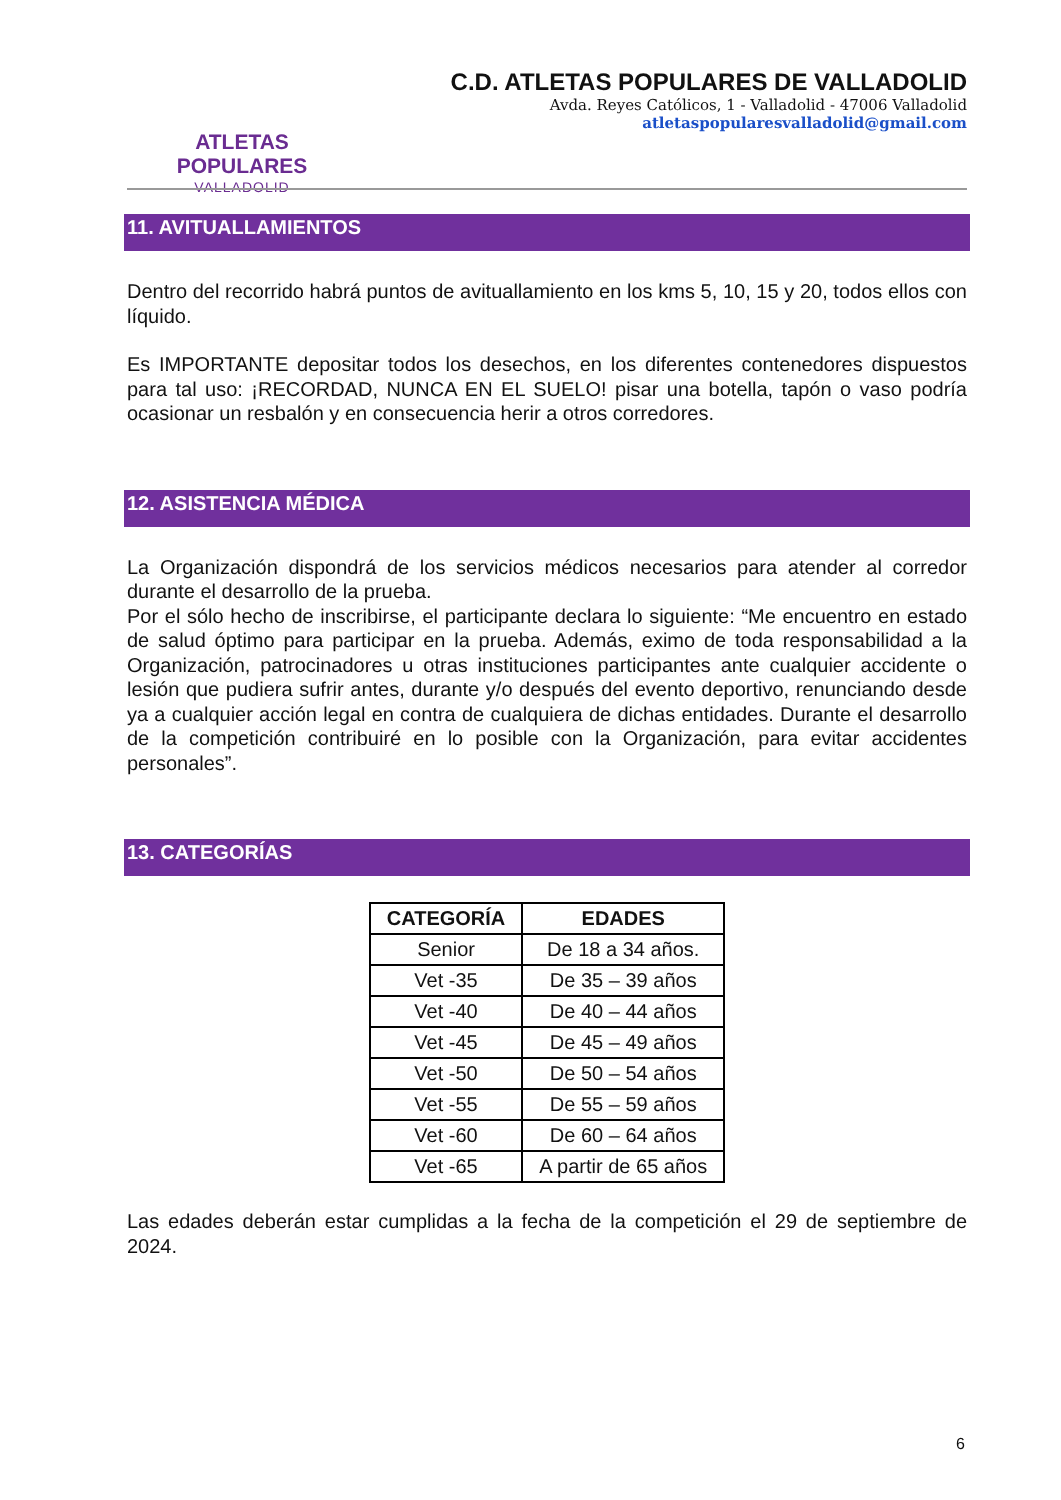ATLETAS POPULARES
VALLADOLID
C.D. ATLETAS POPULARES DE VALLADOLID
Avda. Reyes Católicos, 1 - Valladolid - 47006 Valladolid
atletaspopularesvalladolid@gmail.com
11. AVITUALLAMIENTOS
Dentro del recorrido habrá puntos de avituallamiento en los kms 5, 10, 15 y 20, todos ellos con líquido.
Es IMPORTANTE depositar todos los desechos, en los diferentes contenedores dispuestos para tal uso: ¡RECORDAD, NUNCA EN EL SUELO! pisar una botella, tapón o vaso podría ocasionar un resbalón y en consecuencia herir a otros corredores.
12. ASISTENCIA MÉDICA
La Organización dispondrá de los servicios médicos necesarios para atender al corredor durante el desarrollo de la prueba.
Por el sólo hecho de inscribirse, el participante declara lo siguiente: “Me encuentro en estado de salud óptimo para participar en la prueba. Además, eximo de toda responsabilidad a la Organización, patrocinadores u otras instituciones participantes ante cualquier accidente o lesión que pudiera sufrir antes, durante y/o después del evento deportivo, renunciando desde ya a cualquier acción legal en contra de cualquiera de dichas entidades. Durante el desarrollo de la competición contribuiré en lo posible con la Organización, para evitar accidentes personales”.
13. CATEGORÍAS
| CATEGORÍA | EDADES |
| --- | --- |
| Senior | De 18 a 34 años. |
| Vet -35 | De 35 – 39 años |
| Vet -40 | De 40 – 44 años |
| Vet -45 | De 45 – 49 años |
| Vet -50 | De 50 – 54 años |
| Vet -55 | De 55 – 59 años |
| Vet -60 | De 60 – 64 años |
| Vet -65 | A partir de 65 años |
Las edades deberán estar cumplidas a la fecha de la competición el 29 de septiembre de 2024.
6